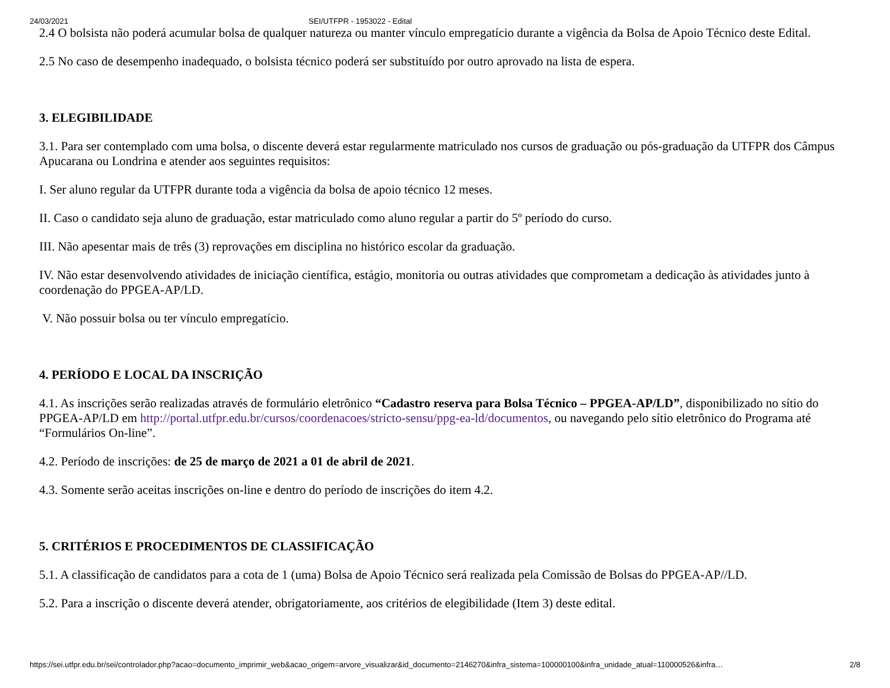24/03/2021 SEI/UTFPR - 1953022 - Edital
2.4 O bolsista não poderá acumular bolsa de qualquer natureza ou manter vínculo empregatício durante a vigência da Bolsa de Apoio Técnico deste Edital.
2.5 No caso de desempenho inadequado, o bolsista técnico poderá ser substituído por outro aprovado na lista de espera.
3. ELEGIBILIDADE
3.1. Para ser contemplado com uma bolsa, o discente deverá estar regularmente matriculado nos cursos de graduação ou pós-graduação da UTFPR dos Câmpus Apucarana ou Londrina e atender aos seguintes requisitos:
I. Ser aluno regular da UTFPR durante toda a vigência da bolsa de apoio técnico 12 meses.
II. Caso o candidato seja aluno de graduação, estar matriculado como aluno regular a partir do 5º período do curso.
III. Não apesentar mais de três (3) reprovações em disciplina no histórico escolar da graduação.
IV. Não estar desenvolvendo atividades de iniciação científica, estágio, monitoria ou outras atividades que comprometam a dedicação às atividades junto à coordenação do PPGEA-AP/LD.
V. Não possuir bolsa ou ter vínculo empregatício.
4. PERÍODO E LOCAL DA INSCRIÇÃO
4.1. As inscrições serão realizadas através de formulário eletrônico “Cadastro reserva para Bolsa Técnico – PPGEA-AP/LD”, disponibilizado no sítio do PPGEA-AP/LD em http://portal.utfpr.edu.br/cursos/coordenacoes/stricto-sensu/ppg-ea-ld/documentos, ou navegando pelo sítio eletrônico do Programa até “Formulários On-line”.
4.2. Período de inscrições: de 25 de março de 2021 a 01 de abril de 2021.
4.3. Somente serão aceitas inscrições on-line e dentro do período de inscrições do item 4.2.
5. CRITÉRIOS E PROCEDIMENTOS DE CLASSIFICAÇÃO
5.1. A classificação de candidatos para a cota de 1 (uma) Bolsa de Apoio Técnico será realizada pela Comissão de Bolsas do PPGEA-AP//LD.
5.2. Para a inscrição o discente deverá atender, obrigatoriamente, aos critérios de elegibilidade (Item 3) deste edital.
https://sei.utfpr.edu.br/sei/controlador.php?acao=documento_imprimir_web&acao_origem=arvore_visualizar&id_documento=2146270&infra_sistema=100000100&infra_unidade_atual=110000526&infra… 2/8